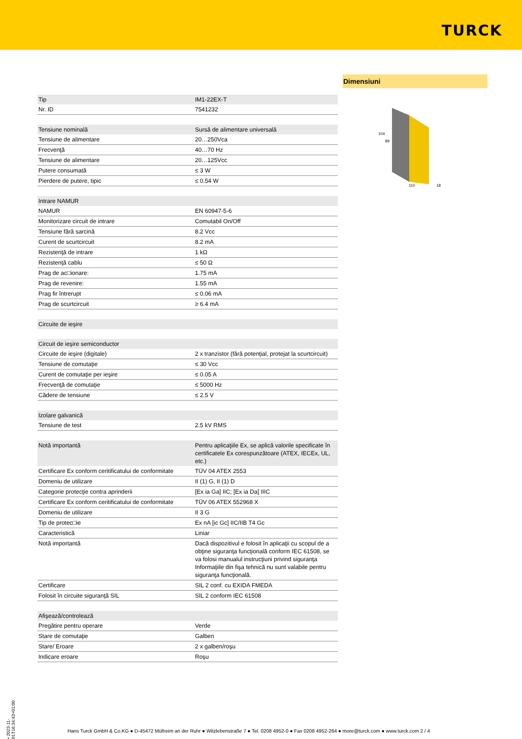TURCK
Dimensiuni
104
89
110
18
| Tip | IM1-22EX-T |
| Nr. ID | 7541232 |
| Tensiune nominală | Sursă de alimentare universală |
| Tensiune de alimentare | 20…250Vca |
| Frecvenţă | 40…70 Hz |
| Tensiune de alimentare | 20…125Vcc |
| Putere consumată | ≤ 3 W |
| Pierdere de putere, tipic | ≤ 0.54 W |
| Intrare NAMUR | |
| NAMUR | EN 60947-5-6 |
| Monitorizare circuit de intrare | Comutabil On/Off |
| Tensiune fără sarcină | 8.2 Vcc |
| Curent de scurtcircuit | 8.2 mA |
| Rezistenţă de intrare | 1 kΩ |
| Rezistenţă cablu | ≤ 50 Ω |
| Prag de ac□ionare: | 1.75 mA |
| Prag de revenire: | 1.55 mA |
| Prag fir întrerupt | ≤ 0.06 mA |
| Prag de scurtcircuit | ≥ 6.4 mA |
| Circuite de ieşire | |
| Circuit de ieşire semiconductor | |
| Circuite de ieşire (digitale) | 2 x tranzistor (fără potenţial, protejat la scurtcircuit) |
| Tensiune de comutaţie | ≤ 30 Vcc |
| Curent de comutaţie per ieşire | ≤ 0.05 A |
| Frecvenţă de comutaţie | ≤ 5000 Hz |
| Cădere de tensiune | ≤ 2.5 V |
| Izolare galvanică | |
| Tensiune de test | 2.5 kV RMS |
| Notă importantă | Pentru aplicaţiile Ex, se aplică valorile specificate în certificatele Ex corespunzătoare (ATEX, IECEx, UL, etc.) |
| Certificare Ex conform ceritificatului de conformitate | TÜV 04 ATEX 2553 |
| Domeniu de utilizare | II (1) G, II (1) D |
| Categorie protecţie contra aprinderii | [Ex ia Ga] IIC; [Ex ia Da] IIIC |
| Certificare Ex conform ceritificatului de conformitate | TÜV 06 ATEX 552968 X |
| Domeniu de utilizare | II 3 G |
| Tip de protec□ie | Ex nA [ic Gc] IIC/IIB T4 Gc |
| Caracteristică | Liniar |
| Notă importantă | Dacă dispozitivul e folosit în aplicaţii cu scopul de a obţine siguranţa funcţională conform IEC 61508, se va folosi manualul instrucţiuni privind siguranţa Informaţiile din fişa tehnică nu sunt valabile pentru siguranţa funcţională. |
| Certificare | SIL 2 conf. cu EXIDA FMEDA |
| Folosit în circuite siguranţă SIL | SIL 2 conform IEC 61508 |
| Afişează/controlează | |
| Pregătire pentru operare | Verde |
| Stare de comutaţie | Galben |
| Stare/ Eroare | 2 x galben/roşu |
| Indicare eroare | Roşu |
• 2023-11-01T16:34:43+01:00
Hans Turck GmbH & Co.KG ● D-45472 Mülheim an der Ruhr ● Witzlebenstraße 7 ● Tel. 0208 4952-0 ● Fax 0208 4952-264 ● more@turck.com ● www.turck.com 2 / 4